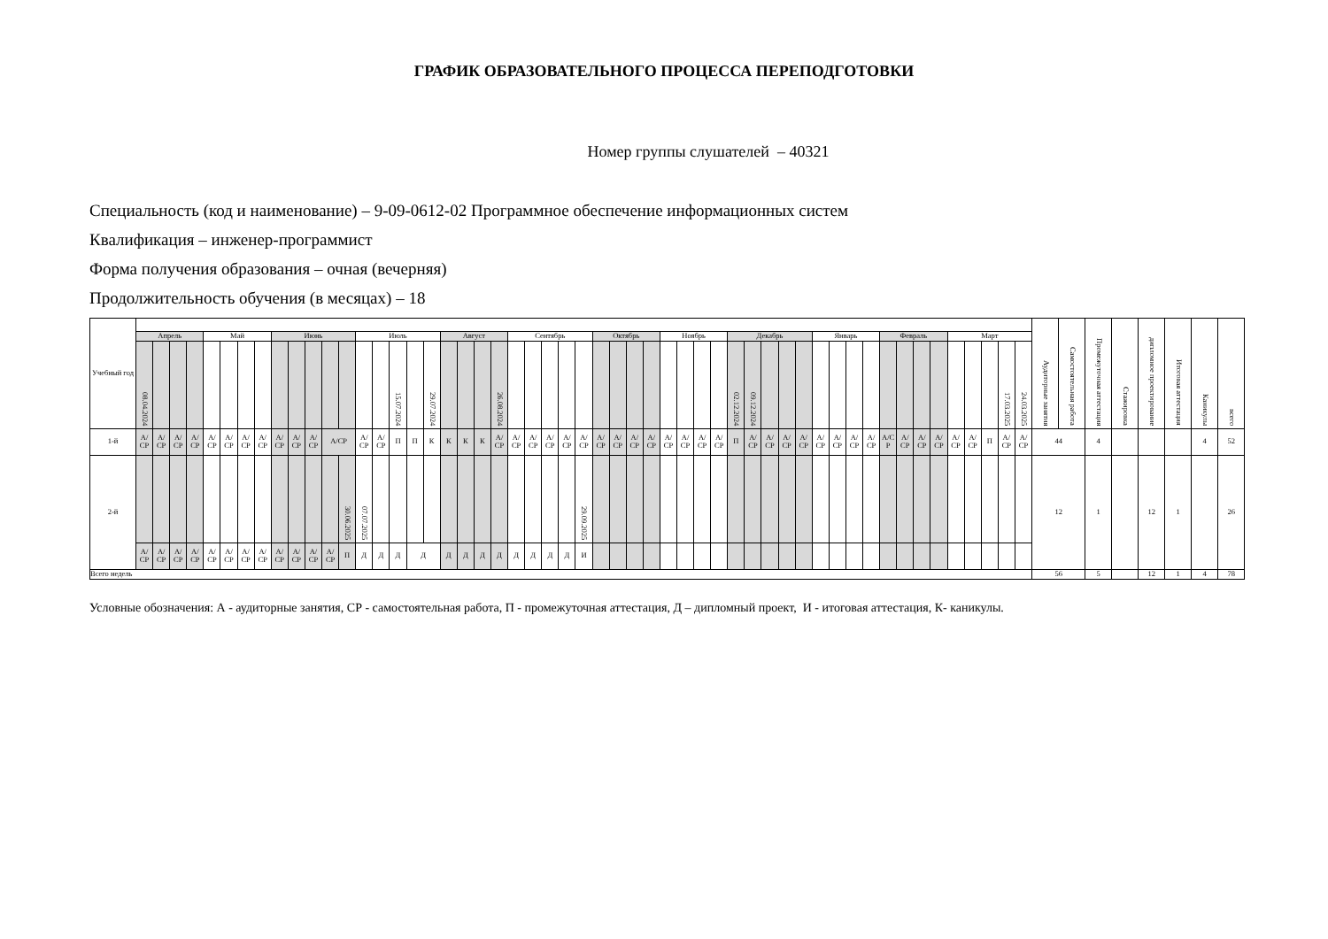ГРАФИК ОБРАЗОВАТЕЛЬНОГО ПРОЦЕССА ПЕРЕПОДГОТОВКИ
Номер группы слушателей – 40321
Специальность (код и наименование) – 9-09-0612-02 Программное обеспечение информационных систем
Квалификация – инженер-программист
Форма получения образования – очная (вечерняя)
Продолжительность обучения (в месяцах) – 18
| Учебный год | | | | | | | | | | | | | | | | | | | | | | | | | | | | | | | | | | | | | | | | | | | | | | | | | | | | | | Аудиторные занятия | Самостоятельная работа | Промежуточная аттестация | Стажировка | дипломное проектирование | Итоговая аттестация | Каникулы | всего |
| | Апрель | | | | Май | | | | Июнь | | | | | Июль | | | | | Август | | | | Сентябрь | | | | | Октябрь | | | | Ноябрь | | | | Декабрь | | | | | Январь | | | | Февраль | | | | Март | | | | | | | | | | | | |
| | 08.04.2024 | | | | | | | | | | | | | | | 15.07.2024 | | 29.07.2024 | | | | 26.08.2024 | | | | | | | | | | | | | | 02.12.2024 | 09.12.2024 | | | | | | | | | | | | | | | 17.03.2025 | 24.03.2025 | | | | | | | | |
| 1-й | А/ СР | А/ СР | А/ СР | А/ СР | А/ СР | А/ СР | А/ СР | А/ СР | А/ СР | А/ СР | А/ СР | А/СР | | А/ СР | А/ СР | П | П | К | К | К | К | А/ СР | А/ СР | А/ СР | А/ СР | А/ СР | А/ СР | А/ СР | А/ СР | А/ СР | А/ СР | А/ СР | А/ СР | А/ СР | А/ СР | П | А/ СР | А/ СР | А/ СР | А/ СР | А/ СР | А/ СР | А/ СР | А/ СР | А/С Р | А/ СР | А/ СР | А/ СР | А/ СР | А/ СР | П | А/ СР | А/ СР | 44 | | 4 | | | | 4 | 52 |
| 2-й | | | | | | | | | | | | | 30.06.2025 | 07.07.2025 | | | | | | | | | | | | | 29.09.2025 | | | | | | | | | | | | | | | | | | | | | | | | | | | 12 | | 1 | | 12 | 1 | | 26 |
| | А/ СР | А/ СР | А/ СР | А/ СР | А/ СР | А/ СР | А/ СР | А/ СР | А/ СР | А/ СР | А/ СР | А/ СР | П | Д | Д | Д | Д | | Д | Д | Д | Д | Д | Д | Д | Д | И | | | | | | | | | | | | | | | | | | | | | | | | | | | | | | | | | | |
| Всего недель | | | | | | | | | | | | | | | | | | | | | | | | | | | | | | | | | | | | | | | | | | | | | | | | | | | | | | 56 | | 5 | | 12 | 1 | 4 | 78 |
Условные обозначения: А - аудиторные занятия, СР - самостоятельная работа, П - промежуточная аттестация, Д – дипломный проект, И - итоговая аттестация, К- каникулы.